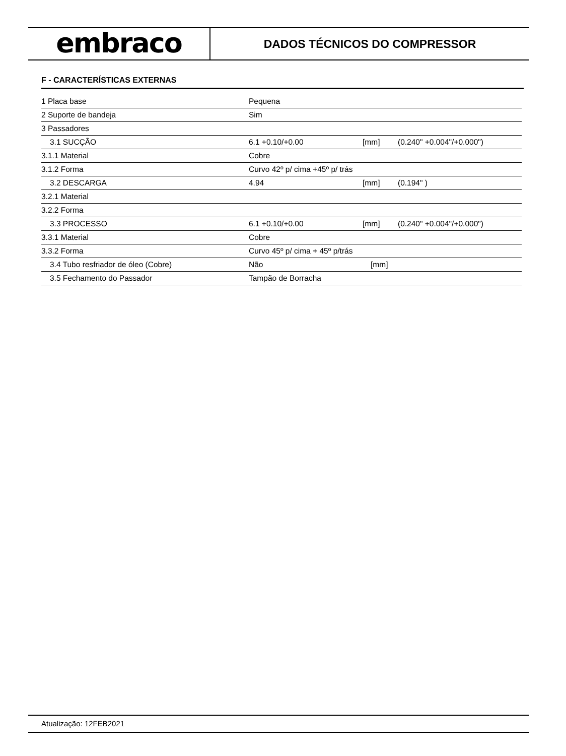embraco
DADOS TÉCNICOS DO COMPRESSOR
F - CARACTERÍSTICAS EXTERNAS
| 1 Placa base | Pequena | | |
| 2 Suporte de bandeja | Sim | | |
| 3 Passadores | | | |
| 3.1 SUCÇÃO | 6.1 +0.10/+0.00 | [mm] | (0.240" +0.004"/+0.000") |
| 3.1.1 Material | Cobre | | |
| 3.1.2 Forma | Curvo 42º p/ cima +45º p/ trás | | |
| 3.2 DESCARGA | 4.94 | [mm] | (0.194" ) |
| 3.2.1 Material | | | |
| 3.2.2 Forma | | | |
| 3.3 PROCESSO | 6.1 +0.10/+0.00 | [mm] | (0.240" +0.004"/+0.000") |
| 3.3.1 Material | Cobre | | |
| 3.3.2 Forma | Curvo 45º p/ cima + 45º p/trás | | |
| 3.4 Tubo resfriador de óleo (Cobre) | Não | [mm] | |
| 3.5 Fechamento do Passador | Tampão de Borracha | | |
Atualização: 12FEB2021